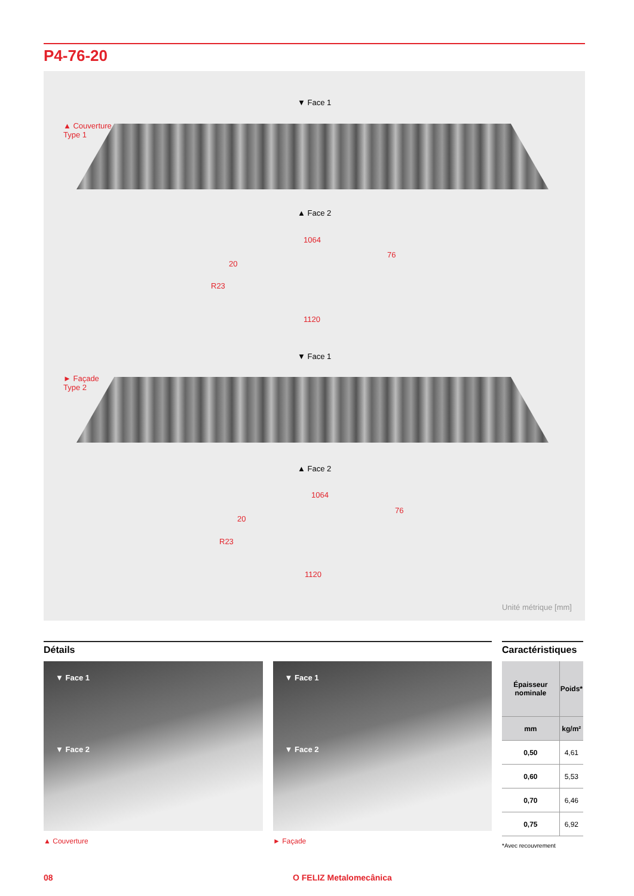P4-76-20
▼ Face 1
▲ Couverture
Type 1
▲ Face 2
1064
76
20
R23
1120
▼ Face 1
► Façade
Type 2
▲ Face 2
1064
76
20
R23
1120
Unité métrique [mm]
Détails
▼ Face 1
▼ Face 2
▼ Face 1
▼ Face 2
▲ Couverture ► Façade
Caractéristiques
| Épaisseur nominale | Poids* |
| --- | --- |
| mm | kg/m² |
| 0,50 | 4,61 |
| 0,60 | 5,53 |
| 0,70 | 6,46 |
| 0,75 | 6,92 |
*Avec recouvrement
08 O FELIZ Metalomecânica